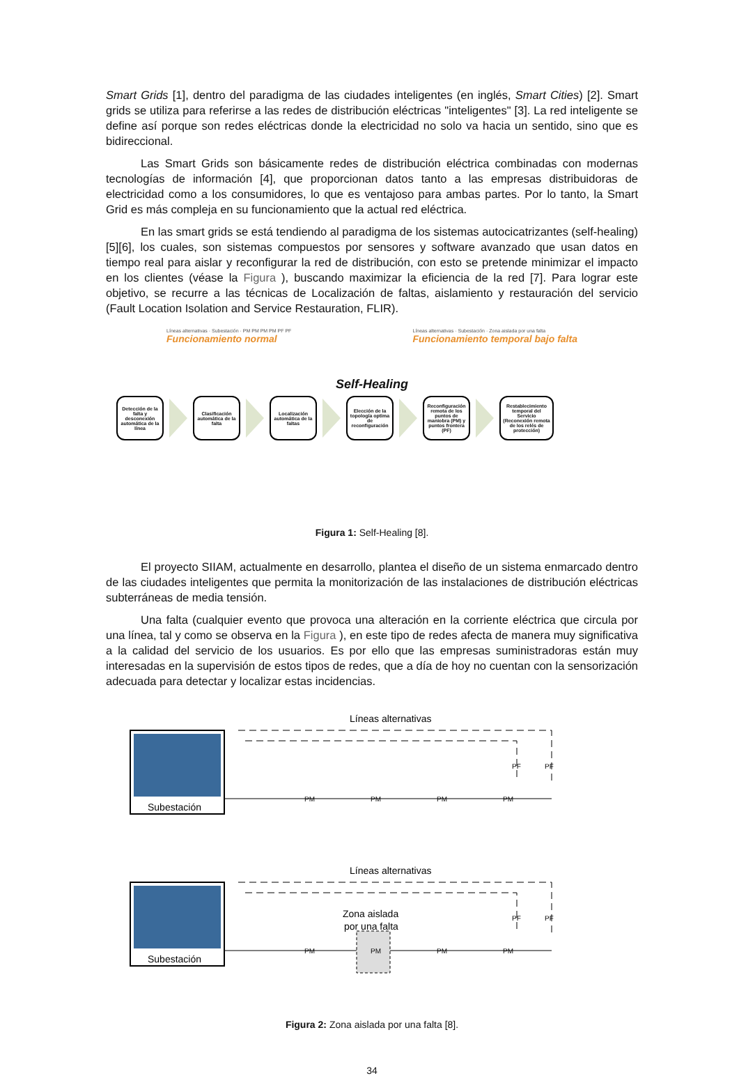Smart Grids [1], dentro del paradigma de las ciudades inteligentes (en inglés, Smart Cities) [2]. Smart grids se utiliza para referirse a las redes de distribución eléctricas "inteligentes" [3]. La red inteligente se define así porque son redes eléctricas donde la electricidad no solo va hacia un sentido, sino que es bidireccional.
Las Smart Grids son básicamente redes de distribución eléctrica combinadas con modernas tecnologías de información [4], que proporcionan datos tanto a las empresas distribuidoras de electricidad como a los consumidores, lo que es ventajoso para ambas partes. Por lo tanto, la Smart Grid es más compleja en su funcionamiento que la actual red eléctrica.
En las smart grids se está tendiendo al paradigma de los sistemas autocicatrizantes (self-healing) [5][6], los cuales, son sistemas compuestos por sensores y software avanzado que usan datos en tiempo real para aislar y reconfigurar la red de distribución, con esto se pretende minimizar el impacto en los clientes (véase la Figura ), buscando maximizar la eficiencia de la red [7]. Para lograr este objetivo, se recurre a las técnicas de Localización de faltas, aislamiento y restauración del servicio (Fault Location Isolation and Service Restauration, FLIR).
Líneas alternativas · Subestación · PM PM PM PM PF PF
Funcionamiento normal
Líneas alternativas · Subestación · Zona aislada por una falta
Funcionamiento temporal bajo falta
Self-Healing
Detección de la falta y desconexión automática de la línea
Clasificación automática de la falta
Localización automática de la faltas
Elección de la topología optima de reconfiguración
Reconfiguración remota de los puntos de maniobra (PM) y puntos frontera (PF)
Restablecimiento temporal del Servicio (Reconexión remota de los relés de protección)
Figura 1: Self-Healing [8].
El proyecto SIIAM, actualmente en desarrollo, plantea el diseño de un sistema enmarcado dentro de las ciudades inteligentes que permita la monitorización de las instalaciones de distribución eléctricas subterráneas de media tensión.
Una falta (cualquier evento que provoca una alteración en la corriente eléctrica que circula por una línea, tal y como se observa en la Figura ), en este tipo de redes afecta de manera muy significativa a la calidad del servicio de los usuarios. Es por ello que las empresas suministradoras están muy interesadas en la supervisión de estos tipos de redes, que a día de hoy no cuentan con la sensorización adecuada para detectar y localizar estas incidencias.
Líneas alternativas
Subestación
PM
PM
PM
PM
PF
PF
Líneas alternativas
Subestación
Zona aislada
por una falta
PM
PM
PM
PM
PF
PF
Figura 2: Zona aislada por una falta [8].
34